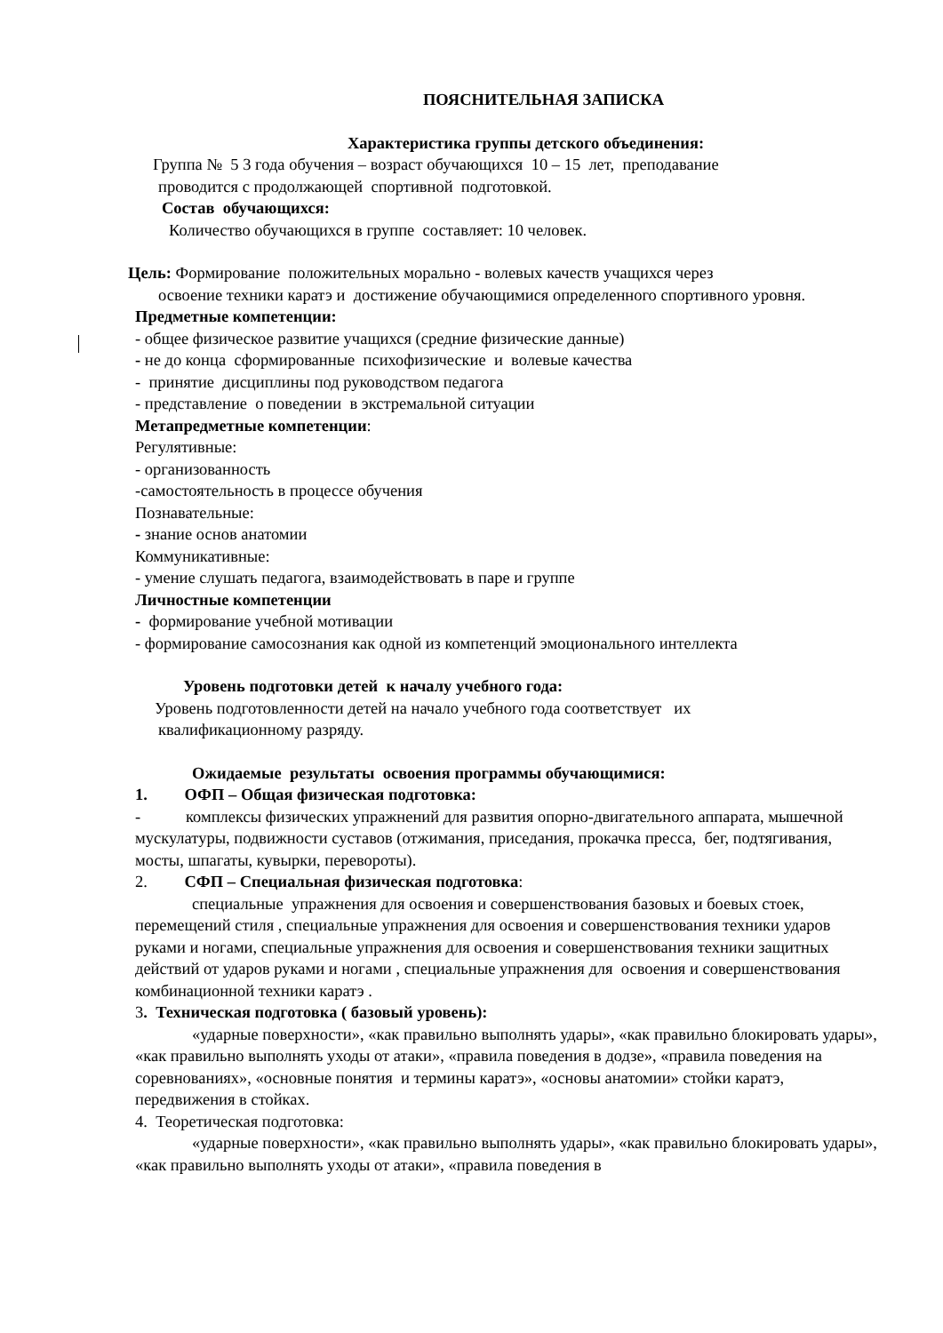ПОЯСНИТЕЛЬНАЯ ЗАПИСКА
Характеристика группы детского объединения:
Группа № 5 3 года обучения – возраст обучающихся 10 – 15 лет, преподавание
проводится с продолжающей спортивной подготовкой.
Состав обучающихся:
Количество обучающихся в группе составляет: 10 человек.
Цель: Формирование положительных морально - волевых качеств учащихся через
освоение техники каратэ и достижение обучающимися определенного спортивного уровня.
Предметные компетенции:
- общее физическое развитие учащихся (средние физические данные)
- не до конца сформированные психофизические и волевые качества
- принятие дисциплины под руководством педагога
- представление о поведении в экстремальной ситуации
Метапредметные компетенции:
Регулятивные:
- организованность
-самостоятельность в процессе обучения
Познавательные:
- знание основ анатомии
Коммуникативные:
- умение слушать педагога, взаимодействовать в паре и группе
Личностные компетенции
- формирование учебной мотивации
- формирование самосознания как одной из компетенций эмоционального интеллекта
Уровень подготовки детей к началу учебного года:
Уровень подготовленности детей на начало учебного года соответствует их
квалификационному разряду.
Ожидаемые результаты освоения программы обучающимися:
1. ОФП – Общая физическая подготовка:
- комплексы физических упражнений для развития опорно-двигательного аппарата, мышечной мускулатуры, подвижности суставов (отжимания, приседания, прокачка пресса, бег, подтягивания, мосты, шпагаты, кувырки, перевороты).
2. СФП – Специальная физическая подготовка:
специальные упражнения для освоения и совершенствования базовых и боевых стоек, перемещений стиля , специальные упражнения для освоения и совершенствования техники ударов руками и ногами, специальные упражнения для освоения и совершенствования техники защитных действий от ударов руками и ногами , специальные упражнения для освоения и совершенствования комбинационной техники каратэ .
3. Техническая подготовка ( базовый уровень):
«ударные поверхности», «как правильно выполнять удары», «как правильно блокировать удары», «как правильно выполнять уходы от атаки», «правила поведения в додзе», «правила поведения на соревнованиях», «основные понятия и термины каратэ», «основы анатомии» стойки каратэ, передвижения в стойках.
4. Теоретическая подготовка:
«ударные поверхности», «как правильно выполнять удары», «как правильно блокировать удары», «как правильно выполнять уходы от атаки», «правила поведения в